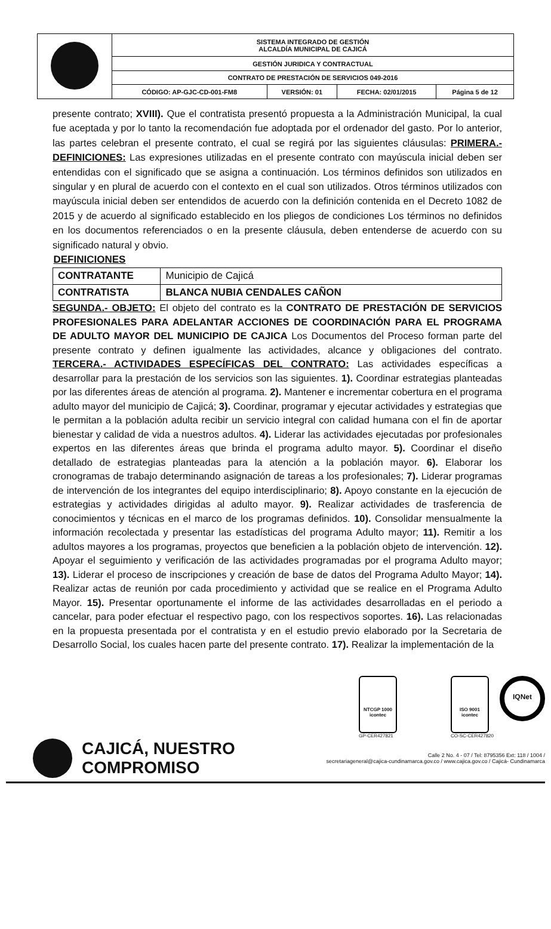| | SISTEMA INTEGRADO DE GESTIÓN ALCALDÍA MUNICIPAL DE CAJICÁ | | | |
| | GESTIÓN JURIDICA Y CONTRACTUAL | | | |
| | CONTRATO DE PRESTACIÓN DE SERVICIOS 049-2016 | | | |
| | CÓDIGO: AP-GJC-CD-001-FM8 | VERSIÓN: 01 | FECHA: 02/01/2015 | Página 5 de 12 |
presente contrato; XVIII). Que el contratista presentó propuesta a la Administración Municipal, la cual fue aceptada y por lo tanto la recomendación fue adoptada por el ordenador del gasto. Por lo anterior, las partes celebran el presente contrato, el cual se regirá por las siguientes cláusulas: PRIMERA.- DEFINICIONES: Las expresiones utilizadas en el presente contrato con mayúscula inicial deben ser entendidas con el significado que se asigna a continuación. Los términos definidos son utilizados en singular y en plural de acuerdo con el contexto en el cual son utilizados. Otros términos utilizados con mayúscula inicial deben ser entendidos de acuerdo con la definición contenida en el Decreto 1082 de 2015 y de acuerdo al significado establecido en los pliegos de condiciones Los términos no definidos en los documentos referenciados o en la presente cláusula, deben entenderse de acuerdo con su significado natural y obvio.
| DEFINICIONES | |
| --- | --- |
| CONTRATANTE | Municipio de Cajicá |
| CONTRATISTA | BLANCA NUBIA CENDALES CAÑON |
SEGUNDA.- OBJETO: El objeto del contrato es la CONTRATO DE PRESTACIÓN DE SERVICIOS PROFESIONALES PARA ADELANTAR ACCIONES DE COORDINACIÓN PARA EL PROGRAMA DE ADULTO MAYOR DEL MUNICIPIO DE CAJICA Los Documentos del Proceso forman parte del presente contrato y definen igualmente las actividades, alcance y obligaciones del contrato. TERCERA.- ACTIVIDADES ESPECÍFICAS DEL CONTRATO: Las actividades específicas a desarrollar para la prestación de los servicios son las siguientes. 1). Coordinar estrategias planteadas por las diferentes áreas de atención al programa. 2). Mantener e incrementar cobertura en el programa adulto mayor del municipio de Cajicá; 3). Coordinar, programar y ejecutar actividades y estrategias que le permitan a la población adulta recibir un servicio integral con calidad humana con el fin de aportar bienestar y calidad de vida a nuestros adultos. 4). Liderar las actividades ejecutadas por profesionales expertos en las diferentes áreas que brinda el programa adulto mayor. 5). Coordinar el diseño detallado de estrategias planteadas para la atención a la población mayor. 6). Elaborar los cronogramas de trabajo determinando asignación de tareas a los profesionales; 7). Liderar programas de intervención de los integrantes del equipo interdisciplinario; 8). Apoyo constante en la ejecución de estrategias y actividades dirigidas al adulto mayor. 9). Realizar actividades de trasferencia de conocimientos y técnicas en el marco de los programas definidos. 10). Consolidar mensualmente la información recolectada y presentar las estadísticas del programa Adulto mayor; 11). Remitir a los adultos mayores a los programas, proyectos que beneficien a la población objeto de intervención. 12). Apoyar el seguimiento y verificación de las actividades programadas por el programa Adulto mayor; 13). Liderar el proceso de inscripciones y creación de base de datos del Programa Adulto Mayor; 14). Realizar actas de reunión por cada procedimiento y actividad que se realice en el Programa Adulto Mayor. 15). Presentar oportunamente el informe de las actividades desarrolladas en el periodo a cancelar, para poder efectuar el respectivo pago, con los respectivos soportes. 16). Las relacionadas en la propuesta presentada por el contratista y en el estudio previo elaborado por la Secretaria de Desarrollo Social, los cuales hacen parte del presente contrato. 17). Realizar la implementación de la
NTCGP 1000
icontec
GP-CER427821
ISO 9001
icontec
CO-SC-CER427820
IQNet
CAJICÁ, NUESTRO COMPROMISO
Calle 2 No. 4 - 07 / Tel: 8795356 Ext: 118 / 1004 /
secretariageneral@cajica-cundinamarca.gov.co / www.cajica.gov.co / Cajicá- Cundinamarca